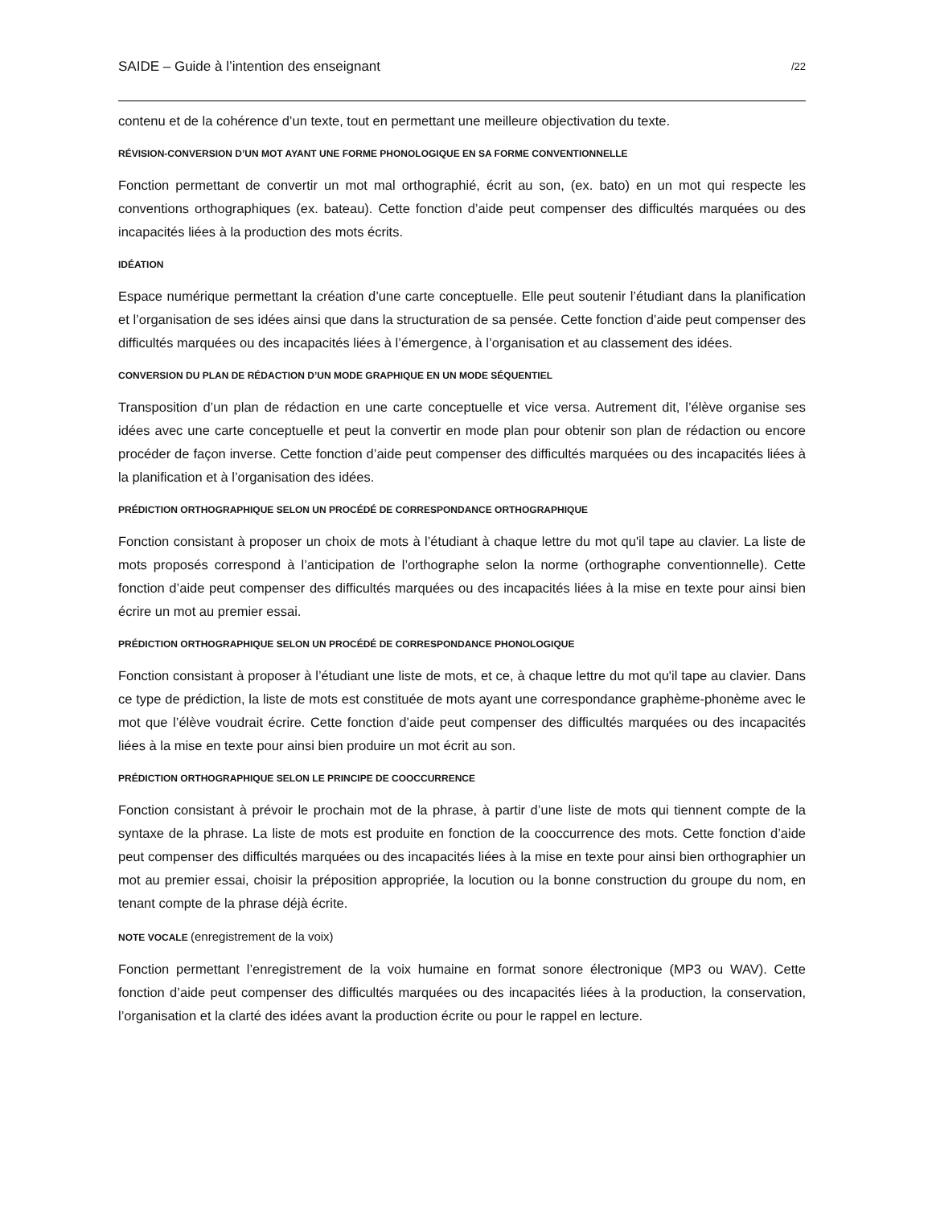SAIDE – Guide à l’intention des enseignant /22
contenu et de la cohérence d’un texte, tout en permettant une meilleure objectivation du texte.
RÉVISION-CONVERSION D’UN MOT AYANT UNE FORME PHONOLOGIQUE EN SA FORME CONVENTIONNELLE
Fonction permettant de convertir un mot mal orthographié, écrit au son, (ex. bato) en un mot qui respecte les conventions orthographiques (ex. bateau). Cette fonction d’aide peut compenser des difficultés marquées ou des incapacités liées à la production des mots écrits.
IDÉATION
Espace numérique permettant la création d’une carte conceptuelle. Elle peut soutenir l’étudiant dans la planification et l’organisation de ses idées ainsi que dans la structuration de sa pensée. Cette fonction d’aide peut compenser des difficultés marquées ou des incapacités liées à l’émergence, à l’organisation et au classement des idées.
CONVERSION DU PLAN DE RÉDACTION D’UN MODE GRAPHIQUE EN UN MODE SÉQUENTIEL
Transposition d’un plan de rédaction en une carte conceptuelle et vice versa. Autrement dit, l’élève organise ses idées avec une carte conceptuelle et peut la convertir en mode plan pour obtenir son plan de rédaction ou encore procéder de façon inverse. Cette fonction d’aide peut compenser des difficultés marquées ou des incapacités liées à la planification et à l’organisation des idées.
PRÉDICTION ORTHOGRAPHIQUE SELON UN PROCÉDÉ DE CORRESPONDANCE ORTHOGRAPHIQUE
Fonction consistant à proposer un choix de mots à l’étudiant à chaque lettre du mot qu'il tape au clavier. La liste de mots proposés correspond à l’anticipation de l’orthographe selon la norme (orthographe conventionnelle). Cette fonction d’aide peut compenser des difficultés marquées ou des incapacités liées à la mise en texte pour ainsi bien écrire un mot au premier essai.
PRÉDICTION ORTHOGRAPHIQUE SELON UN PROCÉDÉ DE CORRESPONDANCE PHONOLOGIQUE
Fonction consistant à proposer à l’étudiant une liste de mots, et ce, à chaque lettre du mot qu'il tape au clavier. Dans ce type de prédiction, la liste de mots est constituée de mots ayant une correspondance graphème-phonème avec le mot que l’élève voudrait écrire. Cette fonction d’aide peut compenser des difficultés marquées ou des incapacités liées à la mise en texte pour ainsi bien produire un mot écrit au son.
PRÉDICTION ORTHOGRAPHIQUE SELON LE PRINCIPE DE COOCCURRENCE
Fonction consistant à prévoir le prochain mot de la phrase, à partir d’une liste de mots qui tiennent compte de la syntaxe de la phrase. La liste de mots est produite en fonction de la cooccurrence des mots. Cette fonction d’aide peut compenser des difficultés marquées ou des incapacités liées à la mise en texte pour ainsi bien orthographier un mot au premier essai, choisir la préposition appropriée, la locution ou la bonne construction du groupe du nom, en tenant compte de la phrase déjà écrite.
NOTE VOCALE (enregistrement de la voix)
Fonction permettant l’enregistrement de la voix humaine en format sonore électronique (MP3 ou WAV). Cette fonction d’aide peut compenser des difficultés marquées ou des incapacités liées à la production, la conservation, l’organisation et la clarté des idées avant la production écrite ou pour le rappel en lecture.